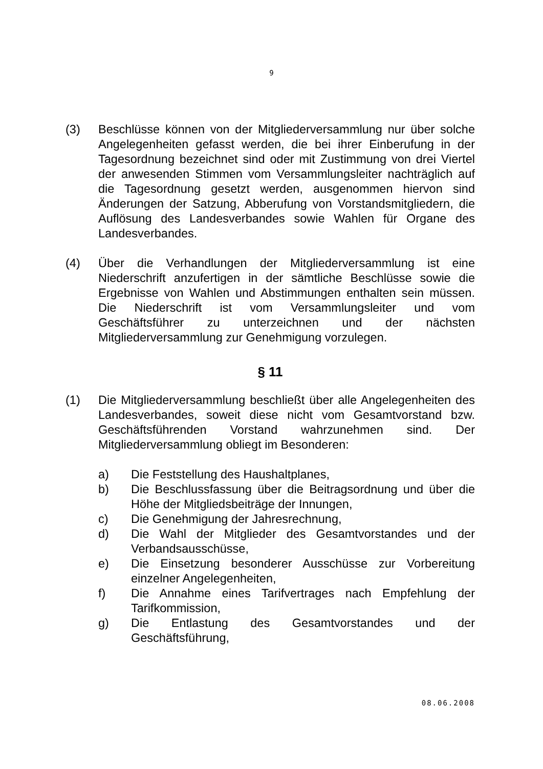9
(3) Beschlüsse können von der Mitgliederversammlung nur über solche Angelegenheiten gefasst werden, die bei ihrer Einberufung in der Tagesordnung bezeichnet sind oder mit Zustimmung von drei Viertel der anwesenden Stimmen vom Versammlungsleiter nachträglich auf die Tagesordnung gesetzt werden, ausgenommen hiervon sind Änderungen der Satzung, Abberufung von Vorstandsmitgliedern, die Auflösung des Landesverbandes sowie Wahlen für Organe des Landesverbandes.
(4) Über die Verhandlungen der Mitgliederversammlung ist eine Niederschrift anzufertigen in der sämtliche Beschlüsse sowie die Ergebnisse von Wahlen und Abstimmungen enthalten sein müssen. Die Niederschrift ist vom Versammlungsleiter und vom Geschäftsführer zu unterzeichnen und der nächsten Mitgliederversammlung zur Genehmigung vorzulegen.
§ 11
(1) Die Mitgliederversammlung beschließt über alle Angelegenheiten des Landesverbandes, soweit diese nicht vom Gesamtvorstand bzw. Geschäftsführenden Vorstand wahrzunehmen sind. Der Mitgliederversammlung obliegt im Besonderen:
a) Die Feststellung des Haushaltplanes,
b) Die Beschlussfassung über die Beitragsordnung und über die Höhe der Mitgliedsbeiträge der Innungen,
c) Die Genehmigung der Jahresrechnung,
d) Die Wahl der Mitglieder des Gesamtvorstandes und der Verbandsausschüsse,
e) Die Einsetzung besonderer Ausschüsse zur Vorbereitung einzelner Angelegenheiten,
f) Die Annahme eines Tarifvertrages nach Empfehlung der Tarifkommission,
g) Die Entlastung des Gesamtvorstandes und der Geschäftsführung,
08.06.2008